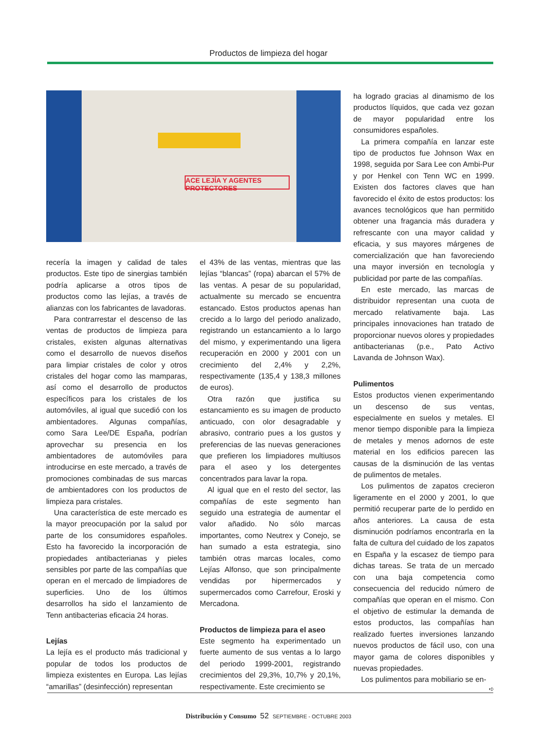Productos de limpieza del hogar
ACE LEJÍA Y AGENTES PROTECTORES
recería la imagen y calidad de tales productos. Este tipo de sinergias también podría aplicarse a otros tipos de productos como las lejías, a través de alianzas con los fabricantes de lavadoras.
Para contrarrestar el descenso de las ventas de productos de limpieza para cristales, existen algunas alternativas como el desarrollo de nuevos diseños para limpiar cristales de color y otros cristales del hogar como las mamparas, así como el desarrollo de productos específicos para los cristales de los automóviles, al igual que sucedió con los ambientadores. Algunas compañías, como Sara Lee/DE España, podrían aprovechar su presencia en los ambientadores de automóviles para introducirse en este mercado, a través de promociones combinadas de sus marcas de ambientadores con los productos de limpieza para cristales.
Una característica de este mercado es la mayor preocupación por la salud por parte de los consumidores españoles. Esto ha favorecido la incorporación de propiedades antibacterianas y pieles sensibles por parte de las compañías que operan en el mercado de limpiadores de superficies. Uno de los últimos desarrollos ha sido el lanzamiento de Tenn antibacterias eficacia 24 horas.
Lejías
La lejía es el producto más tradicional y popular de todos los productos de limpieza existentes en Europa. Las lejías “amarillas” (desinfección) representan
el 43% de las ventas, mientras que las lejías “blancas” (ropa) abarcan el 57% de las ventas. A pesar de su popularidad, actualmente su mercado se encuentra estancado. Estos productos apenas han crecido a lo largo del periodo analizado, registrando un estancamiento a lo largo del mismo, y experimentando una ligera recuperación en 2000 y 2001 con un crecimiento del 2,4% y 2,2%, respectivamente (135,4 y 138,3 millones de euros).
Otra razón que justifica su estancamiento es su imagen de producto anticuado, con olor desagradable y abrasivo, contrario pues a los gustos y preferencias de las nuevas generaciones que prefieren los limpiadores multiusos para el aseo y los detergentes concentrados para lavar la ropa.
Al igual que en el resto del sector, las compañías de este segmento han seguido una estrategia de aumentar el valor añadido. No sólo marcas importantes, como Neutrex y Conejo, se han sumado a esta estrategia, sino también otras marcas locales, como Lejías Alfonso, que son principalmente vendidas por hipermercados y supermercados como Carrefour, Eroski y Mercadona.
Productos de limpieza para el aseo
Este segmento ha experimentado un fuerte aumento de sus ventas a lo largo del periodo 1999-2001, registrando crecimientos del 29,3%, 10,7% y 20,1%, respectivamente. Este crecimiento se
ha logrado gracias al dinamismo de los productos líquidos, que cada vez gozan de mayor popularidad entre los consumidores españoles.
La primera compañía en lanzar este tipo de productos fue Johnson Wax en 1998, seguida por Sara Lee con Ambi-Pur y por Henkel con Tenn WC en 1999. Existen dos factores claves que han favorecido el éxito de estos productos: los avances tecnológicos que han permitido obtener una fragancia más duradera y refrescante con una mayor calidad y eficacia, y sus mayores márgenes de comercialización que han favoreciendo una mayor inversión en tecnología y publicidad por parte de las compañías.
En este mercado, las marcas de distribuidor representan una cuota de mercado relativamente baja. Las principales innovaciones han tratado de proporcionar nuevos olores y propiedades antibacterianas (p.e., Pato Activo Lavanda de Johnson Wax).
Pulimentos
Estos productos vienen experimentando un descenso de sus ventas, especialmente en suelos y metales. El menor tiempo disponible para la limpieza de metales y menos adornos de este material en los edificios parecen las causas de la disminución de las ventas de pulimentos de metales.
Los pulimentos de zapatos crecieron ligeramente en el 2000 y 2001, lo que permitió recuperar parte de lo perdido en años anteriores. La causa de esta disminución podríamos encontrarla en la falta de cultura del cuidado de los zapatos en España y la escasez de tiempo para dichas tareas. Se trata de un mercado con una baja competencia como consecuencia del reducido número de compañías que operan en el mismo. Con el objetivo de estimular la demanda de estos productos, las compañías han realizado fuertes inversiones lanzando nuevos productos de fácil uso, con una mayor gama de colores disponibles y nuevas propiedades.
Los pulimentos para mobiliario se en-
➪
Distribución y Consumo 52 SEPTIEMBRE - OCTUBRE 2003